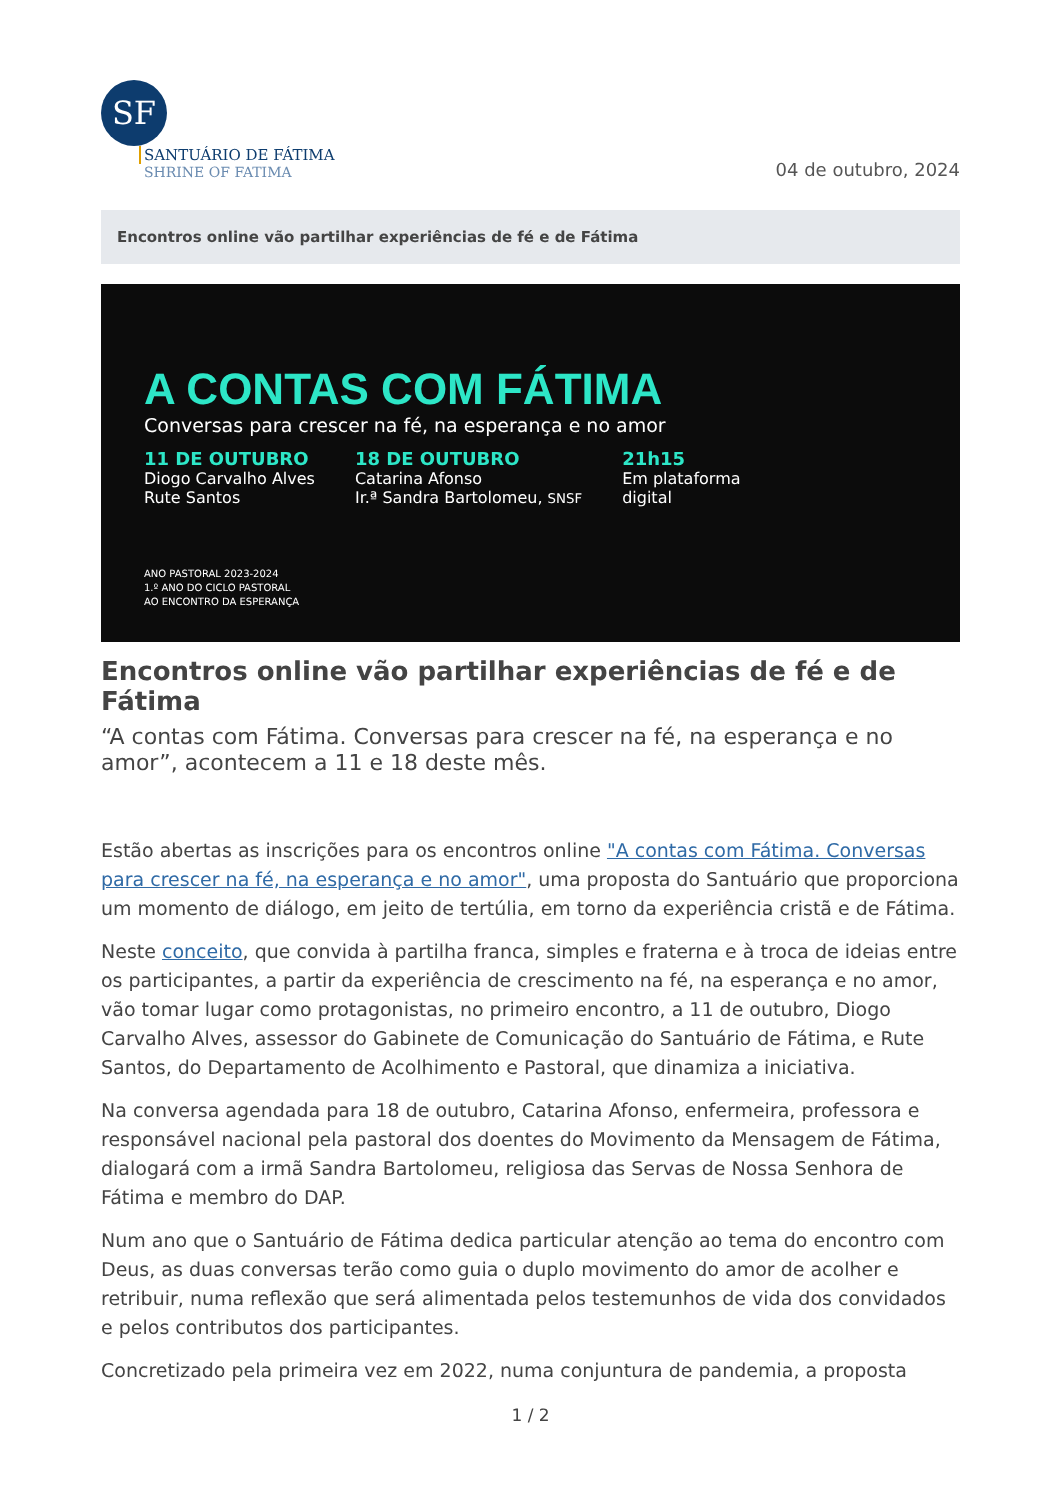SF
SANTUÁRIO DE FÁTIMA
SHRINE OF FATIMA
04 de outubro, 2024
Encontros online vão partilhar experiências de fé e de Fátima
A CONTAS COM FÁTIMA
Conversas para crescer na fé, na esperança e no amor
11 DE OUTUBRO
Diogo Carvalho Alves
Rute Santos
18 DE OUTUBRO
Catarina Afonso
Ir.ª Sandra Bartolomeu, SNSF
21h15
Em plataforma
digital
ANO PASTORAL 2023-2024
1.º ANO DO CICLO PASTORAL
AO ENCONTRO DA ESPERANÇA
Encontros online vão partilhar experiências de fé e de Fátima
“A contas com Fátima. Conversas para crescer na fé, na esperança e no amor”, acontecem a 11 e 18 deste mês.
Estão abertas as inscrições para os encontros online "A contas com Fátima. Conversas para crescer na fé, na esperança e no amor", uma proposta do Santuário que proporciona um momento de diálogo, em jeito de tertúlia, em torno da experiência cristã e de Fátima.
Neste conceito, que convida à partilha franca, simples e fraterna e à troca de ideias entre os participantes, a partir da experiência de crescimento na fé, na esperança e no amor, vão tomar lugar como protagonistas, no primeiro encontro, a 11 de outubro, Diogo Carvalho Alves, assessor do Gabinete de Comunicação do Santuário de Fátima, e Rute Santos, do Departamento de Acolhimento e Pastoral, que dinamiza a iniciativa.
Na conversa agendada para 18 de outubro, Catarina Afonso, enfermeira, professora e responsável nacional pela pastoral dos doentes do Movimento da Mensagem de Fátima, dialogará com a irmã Sandra Bartolomeu, religiosa das Servas de Nossa Senhora de Fátima e membro do DAP.
Num ano que o Santuário de Fátima dedica particular atenção ao tema do encontro com Deus, as duas conversas terão como guia o duplo movimento do amor de acolher e retribuir, numa reflexão que será alimentada pelos testemunhos de vida dos convidados e pelos contributos dos participantes.
Concretizado pela primeira vez em 2022, numa conjuntura de pandemia, a proposta
1 / 2